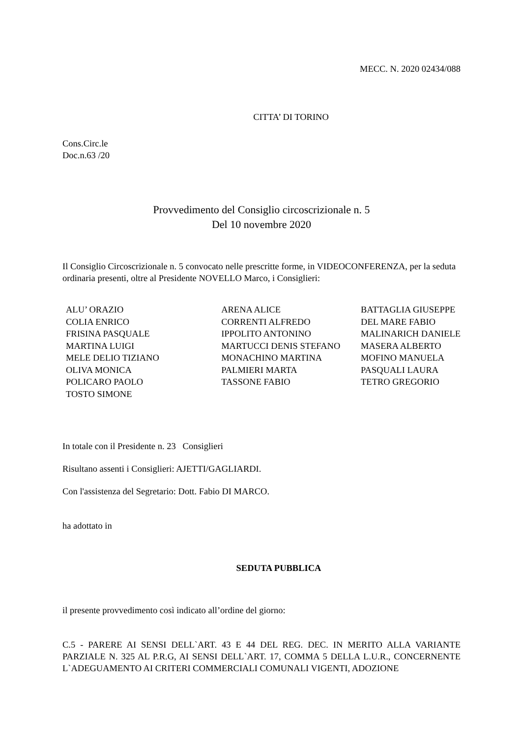MECC. N. 2020 02434/088
CITTA’ DI TORINO
Cons.Circ.le
Doc.n.63 /20
Provvedimento del Consiglio circoscrizionale n. 5
Del 10 novembre 2020
Il Consiglio Circoscrizionale n. 5 convocato nelle prescritte forme, in VIDEOCONFERENZA, per la seduta ordinaria presenti, oltre al Presidente NOVELLO Marco, i Consiglieri:
| ALU’ ORAZIO | ARENA ALICE | BATTAGLIA GIUSEPPE |
| COLIA ENRICO | CORRENTI ALFREDO | DEL MARE FABIO |
| FRISINA PASQUALE | IPPOLITO ANTONINO | MALINARICH DANIELE |
| MARTINA LUIGI | MARTUCCI DENIS STEFANO | MASERA ALBERTO |
| MELE DELIO TIZIANO | MONACHINO MARTINA | MOFINO MANUELA |
| OLIVA MONICA | PALMIERI MARTA | PASQUALI LAURA |
| POLICARO PAOLO | TASSONE FABIO | TETRO GREGORIO |
| TOSTO SIMONE | | |
In totale con il Presidente n. 23 Consiglieri
Risultano assenti i Consiglieri: AJETTI/GAGLIARDI.
Con l'assistenza del Segretario: Dott. Fabio DI MARCO.
ha adottato in
SEDUTA PUBBLICA
il presente provvedimento così indicato all’ordine del giorno:
C.5 - PARERE AI SENSI DELL`ART. 43 E 44 DEL REG. DEC. IN MERITO ALLA VARIANTE PARZIALE N. 325 AL P.R.G, AI SENSI DELL`ART. 17, COMMA 5 DELLA L.U.R., CONCERNENTE L`ADEGUAMENTO AI CRITERI COMMERCIALI COMUNALI VIGENTI, ADOZIONE